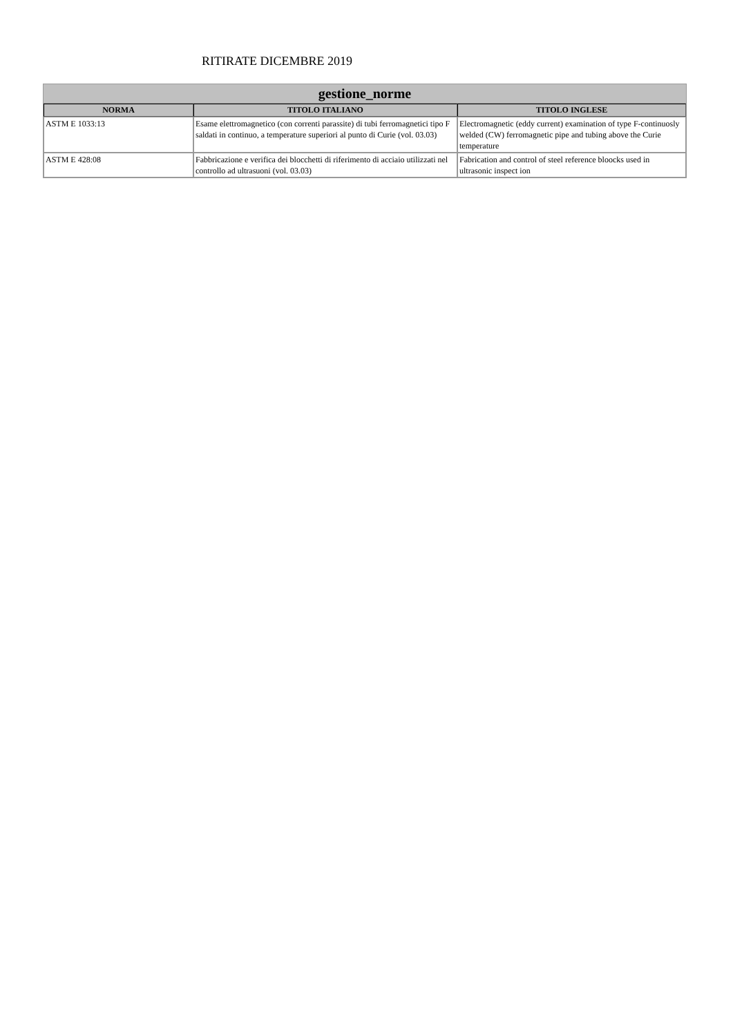RITIRATE DICEMBRE 2019
gestione_norme
| NORMA | TITOLO ITALIANO | TITOLO INGLESE |
| --- | --- | --- |
| ASTM E 1033:13 | Esame elettromagnetico (con correnti parassite) di tubi ferromagnetici tipo F saldati in continuo, a temperature superiori al punto di Curie (vol. 03.03) | Electromagnetic (eddy current) examination of type F-continuosly welded (CW) ferromagnetic pipe and tubing above the Curie temperature |
| ASTM E 428:08 | Fabbricazione e verifica dei blocchetti di riferimento di acciaio utilizzati nel controllo ad ultrasuoni (vol. 03.03) | Fabrication and control of steel reference bloocks used in ultrasonic inspect ion |